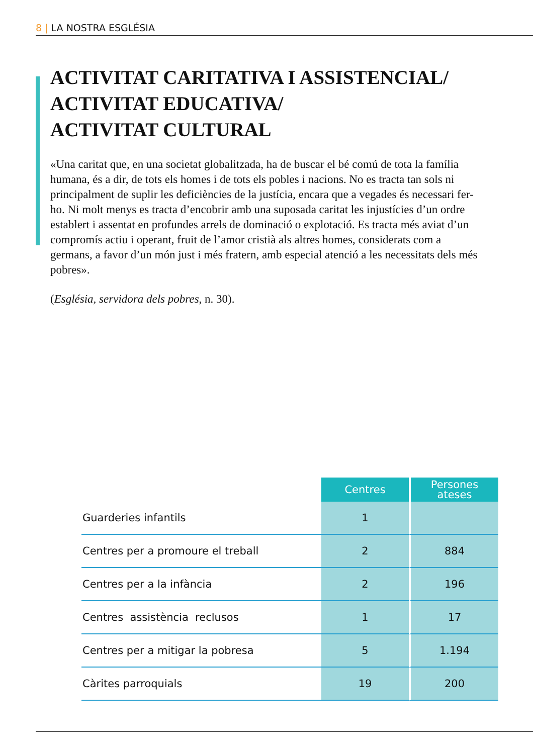8 | LA NOSTRA ESGLÉSIA
ACTIVITAT CARITATIVA I ASSISTENCIAL/
ACTIVITAT EDUCATIVA/
ACTIVITAT CULTURAL
«Una caritat que, en una societat globalitzada, ha de buscar el bé comú de tota la família humana, és a dir, de tots els homes i de tots els pobles i nacions. No es tracta tan sols ni principalment de suplir les deficiències de la justícia, encara que a vegades és necessari fer-ho. Ni molt menys es tracta d’encobrir amb una suposada caritat les injustícies d’un ordre establert i assentat en profundes arrels de dominació o explotació. Es tracta més aviat d’un compromís actiu i operant, fruit de l’amor cristià als altres homes, considerats com a germans, a favor d’un món just i més fratern, amb especial atenció a les necessitats dels més pobres».
(Església, servidora dels pobres, n. 30).
| | Centres | Persones ateses |
| Guarderies infantils | 1 | |
| Centres per a promoure el treball | 2 | 884 |
| Centres per a la infància | 2 | 196 |
| Centres assistència reclusos | 1 | 17 |
| Centres per a mitigar la pobresa | 5 | 1.194 |
| Càrites parroquials | 19 | 200 |